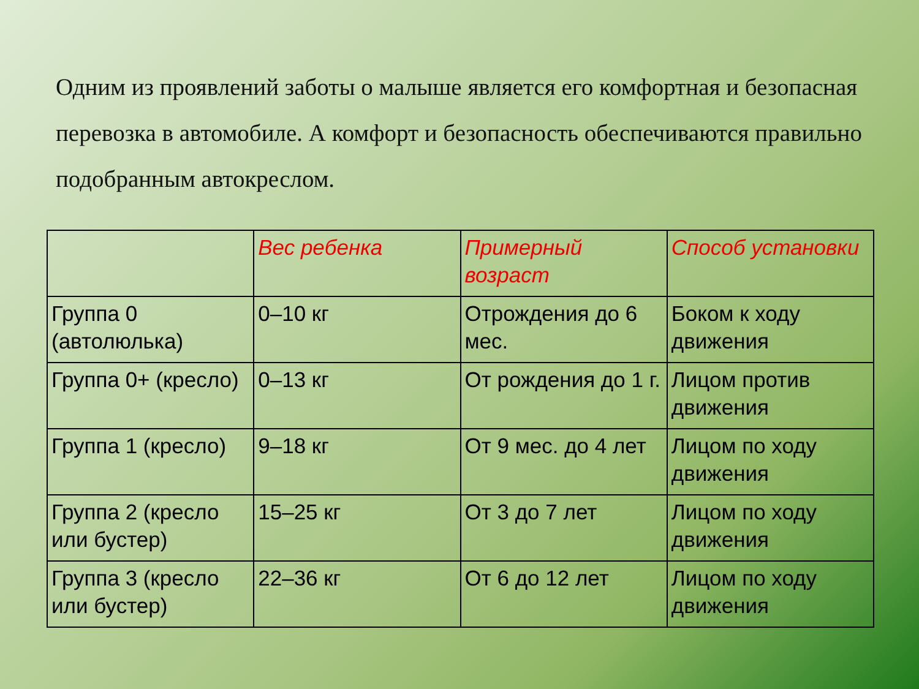Одним из проявлений заботы о малыше является его комфортная и безопасная перевозка в автомобиле. А комфорт и безопасность обеспечиваются правильно подобранным автокреслом.
| | Вес ребенка | Примерный возраст | Способ установки |
| Группа 0 (автолюлька) | 0–10 кг | Отрождения до 6 мес. | Боком к ходу движения |
| Группа 0+ (кресло) | 0–13 кг | От рождения до 1 г. | Лицом против движения |
| Группа 1 (кресло) | 9–18 кг | От 9 мес. до 4 лет | Лицом по ходу движения |
| Группа 2 (кресло или бустер) | 15–25 кг | От 3 до 7 лет | Лицом по ходу движения |
| Группа 3 (кресло или бустер) | 22–36 кг | От 6 до 12 лет | Лицом по ходу движения |